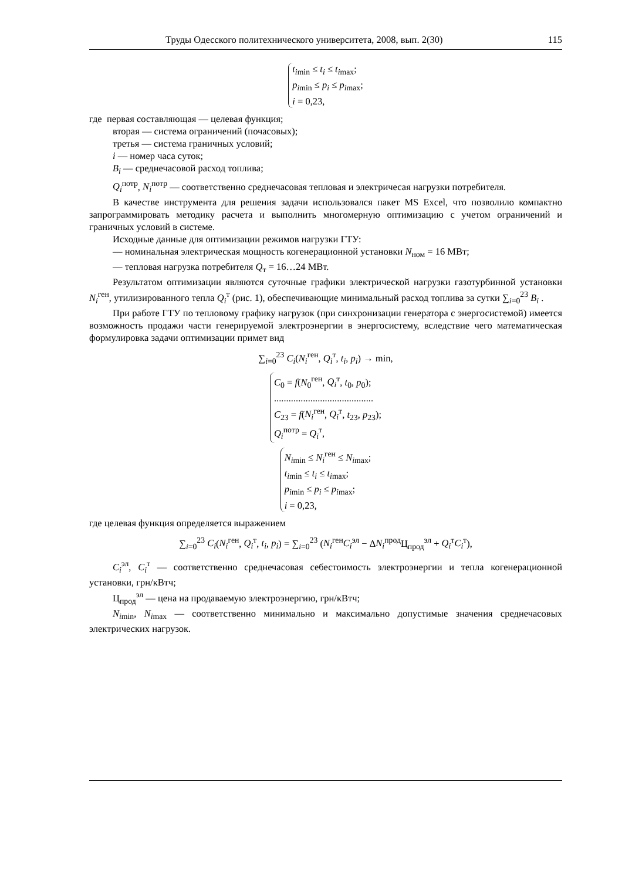Труды Одесского политехнического университета, 2008, вып. 2(30) 115
t<sub>imin</sub> ≤ t<sub>i</sub> ≤ t<sub>imax</sub>;
p<sub>imin</sub> ≤ p<sub>i</sub> ≤ p<sub>imax</sub>;
i = 0,23,
где первая составляющая — целевая функция;
вторая — система ограничений (почасовых);
третья — система граничных условий;
i — номер часа суток;
B<sub>i</sub> — среднечасовой расход топлива;
Q<sub>i</sub><sup>потр</sup>, N<sub>i</sub><sup>потр</sup> — соответственно среднечасовая тепловая и электричесая нагрузки потребителя.
В качестве инструмента для решения задачи использовался пакет MS Excel, что позволило компактно запрограммировать методику расчета и выполнить многомерную оптимизацию с учетом ограничений и граничных условий в системе.
Исходные данные для оптимизации режимов нагрузки ГТУ:
— номинальная электрическая мощность когенерационной установки N<sub>ном</sub> = 16 МВт;
— тепловая нагрузка потребителя Q<sub>т</sub> = 16…24 МВт.
Результатом оптимизации являются суточные графики электрической нагрузки газотурбинной установки N<sub>i</sub><sup>ген</sup>, утилизированного тепла Q<sub>i</sub><sup>т</sup> (рис. 1), обеспечивающие минимальный расход топлива за сутки ∑<sub>i=0</sub><sup>23</sup> B<sub>i</sub> .
При работе ГТУ по тепловому графику нагрузок (при синхронизации генератора с энергосистемой) имеется возможность продажи части генерируемой электроэнергии в энергосистему, вследствие чего математическая формулировка задачи оптимизации примет вид
∑<sub>i=0</sub><sup>23</sup> C<sub>i</sub>(N<sub>i</sub><sup>ген</sup>, Q<sub>i</sub><sup>т</sup>, t<sub>i</sub>, p<sub>i</sub>) → min,
C<sub>0</sub> = f(N<sub>0</sub><sup>ген</sup>, Q<sub>i</sub><sup>т</sup>, t<sub>0</sub>, p<sub>0</sub>);
.........................................
C<sub>23</sub> = f(N<sub>i</sub><sup>ген</sup>, Q<sub>i</sub><sup>т</sup>, t<sub>23</sub>, p<sub>23</sub>);
Q<sub>i</sub><sup>потр</sup> = Q<sub>i</sub><sup>т</sup>,
N<sub>imin</sub> ≤ N<sub>i</sub><sup>ген</sup> ≤ N<sub>imax</sub>;
t<sub>imin</sub> ≤ t<sub>i</sub> ≤ t<sub>imax</sub>;
p<sub>imin</sub> ≤ p<sub>i</sub> ≤ p<sub>imax</sub>;
i = 0,23,
где целевая функция определяется выражением
∑<sub>i=0</sub><sup>23</sup> C<sub>i</sub>(N<sub>i</sub><sup>ген</sup>, Q<sub>i</sub><sup>т</sup>, t<sub>i</sub>, p<sub>i</sub>) = ∑<sub>i=0</sub><sup>23</sup> (N<sub>i</sub><sup>ген</sup>C<sub>i</sub><sup>эл</sup> − ΔN<sub>i</sub><sup>прод</sup>Ц<sub>прод</sub><sup>эл</sup> + Q<sub>i</sub><sup>т</sup>C<sub>i</sub><sup>т</sup>),
C<sub>i</sub><sup>эл</sup>, C<sub>i</sub><sup>т</sup> — соответственно среднечасовая себестоимость электроэнергии и тепла когенерационной установки, грн/кВтч;
Ц<sub>прод</sub><sup>эл</sup> — цена на продаваемую электроэнергию, грн/кВтч;
N<sub>imin</sub>, N<sub>imax</sub> — соответственно минимально и максимально допустимые значения среднечасовых электрических нагрузок.